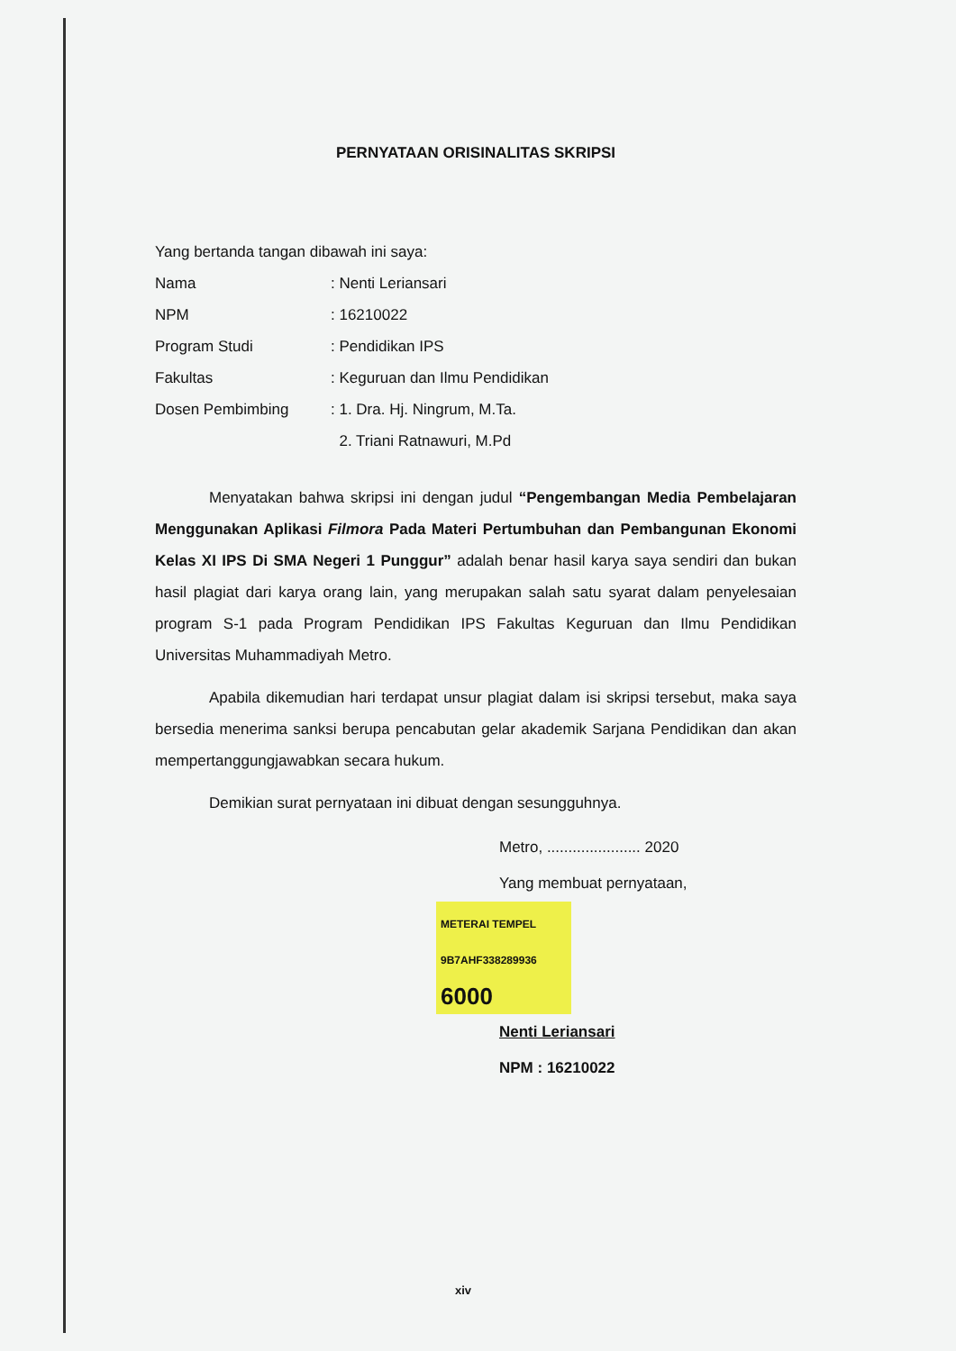PERNYATAAN ORISINALITAS SKRIPSI
Yang bertanda tangan dibawah ini saya:
Nama: Nenti Leriansari
NPM: 16210022
Program Studi: Pendidikan IPS
Fakultas: Keguruan dan Ilmu Pendidikan
Dosen Pembimbing: 1. Dra. Hj. Ningrum, M.Ta.
2. Triani Ratnawuri, M.Pd
Menyatakan bahwa skripsi ini dengan judul “Pengembangan Media Pembelajaran Menggunakan Aplikasi Filmora Pada Materi Pertumbuhan dan Pembangunan Ekonomi Kelas XI IPS Di SMA Negeri 1 Punggur” adalah benar hasil karya saya sendiri dan bukan hasil plagiat dari karya orang lain, yang merupakan salah satu syarat dalam penyelesaian program S-1 pada Program Pendidikan IPS Fakultas Keguruan dan Ilmu Pendidikan Universitas Muhammadiyah Metro.
Apabila dikemudian hari terdapat unsur plagiat dalam isi skripsi tersebut, maka saya bersedia menerima sanksi berupa pencabutan gelar akademik Sarjana Pendidikan dan akan mempertanggungjawabkan secara hukum.
Demikian surat pernyataan ini dibuat dengan sesungguhnya.
Metro, ...................... 2020
Yang membuat pernyataan,
METERAI TEMPEL
9B7AHF338289936
6000
Nenti Leriansari
NPM : 16210022
xiv